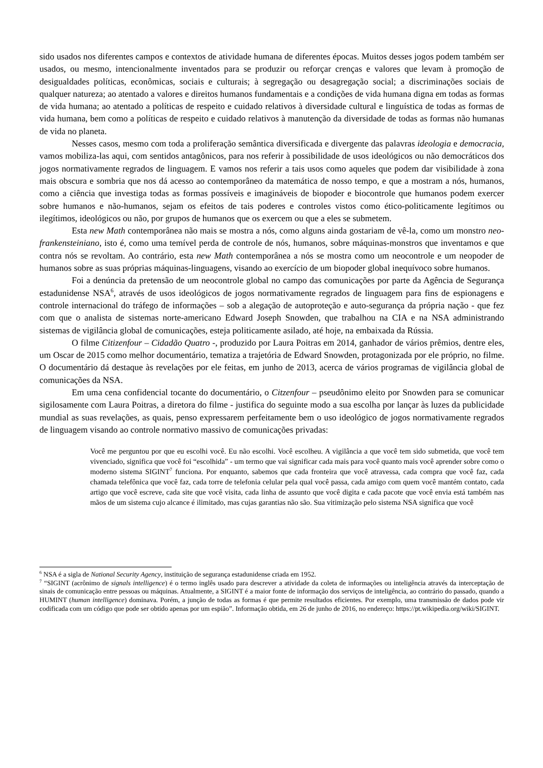sido usados nos diferentes campos e contextos de atividade humana de diferentes épocas. Muitos desses jogos podem também ser usados, ou mesmo, intencionalmente inventados para se produzir ou reforçar crenças e valores que levam à promoção de desigualdades políticas, econômicas, sociais e culturais; à segregação ou desagregação social; a discriminações sociais de qualquer natureza; ao atentado a valores e direitos humanos fundamentais e a condições de vida humana digna em todas as formas de vida humana; ao atentado a políticas de respeito e cuidado relativos à diversidade cultural e linguística de todas as formas de vida humana, bem como a políticas de respeito e cuidado relativos à manutenção da diversidade de todas as formas não humanas de vida no planeta.
Nesses casos, mesmo com toda a proliferação semântica diversificada e divergente das palavras ideologia e democracia, vamos mobiliza-las aqui, com sentidos antagônicos, para nos referir à possibilidade de usos ideológicos ou não democráticos dos jogos normativamente regrados de linguagem. E vamos nos referir a tais usos como aqueles que podem dar visibilidade à zona mais obscura e sombria que nos dá acesso ao contemporâneo da matemática de nosso tempo, e que a mostram a nós, humanos, como a ciência que investiga todas as formas possíveis e imagináveis de biopoder e biocontrole que humanos podem exercer sobre humanos e não-humanos, sejam os efeitos de tais poderes e controles vistos como ético-politicamente legítimos ou ilegítimos, ideológicos ou não, por grupos de humanos que os exercem ou que a eles se submetem.
Esta new Math contemporânea não mais se mostra a nós, como alguns ainda gostariam de vê-la, como um monstro neo-frankensteiniano, isto é, como uma temível perda de controle de nós, humanos, sobre máquinas-monstros que inventamos e que contra nós se revoltam. Ao contrário, esta new Math contemporânea a nós se mostra como um neocontrole e um neopoder de humanos sobre as suas próprias máquinas-linguagens, visando ao exercício de um biopoder global inequívoco sobre humanos.
Foi a denúncia da pretensão de um neocontrole global no campo das comunicações por parte da Agência de Segurança estadunidense NSA<sup>6</sup>, através de usos ideológicos de jogos normativamente regrados de linguagem para fins de espionagens e controle internacional do tráfego de informações – sob a alegação de autoproteção e auto-segurança da própria nação - que fez com que o analista de sistemas norte-americano Edward Joseph Snowden, que trabalhou na CIA e na NSA administrando sistemas de vigilância global de comunicações, esteja politicamente asilado, até hoje, na embaixada da Rússia.
O filme Citizenfour – Cidadão Quatro -, produzido por Laura Poitras em 2014, ganhador de vários prêmios, dentre eles, um Oscar de 2015 como melhor documentário, tematiza a trajetória de Edward Snowden, protagonizada por ele próprio, no filme. O documentário dá destaque às revelações por ele feitas, em junho de 2013, acerca de vários programas de vigilância global de comunicações da NSA.
Em uma cena confidencial tocante do documentário, o Citzenfour – pseudônimo eleito por Snowden para se comunicar sigilosamente com Laura Poitras, a diretora do filme - justifica do seguinte modo a sua escolha por lançar às luzes da publicidade mundial as suas revelações, as quais, penso expressarem perfeitamente bem o uso ideológico de jogos normativamente regrados de linguagem visando ao controle normativo massivo de comunicações privadas:
Você me perguntou por que eu escolhi você. Eu não escolhi. Você escolheu. A vigilância a que você tem sido submetida, que você tem vivenciado, significa que você foi “escolhida” - um termo que vai significar cada mais para você quanto mais você aprender sobre como o moderno sistema SIGINT<sup>7</sup> funciona. Por enquanto, sabemos que cada fronteira que você atravessa, cada compra que você faz, cada chamada telefônica que você faz, cada torre de telefonia celular pela qual você passa, cada amigo com quem você mantém contato, cada artigo que você escreve, cada site que você visita, cada linha de assunto que você digita e cada pacote que você envia está também nas mãos de um sistema cujo alcance é ilimitado, mas cujas garantias não são. Sua vitimização pelo sistema NSA significa que você
<sup>6</sup> NSA é a sigla de National Security Agency, instituição de segurança estadunidense criada em 1952.
<sup>7</sup> “SIGINT (acrônimo de signals intelligence) é o termo inglês usado para descrever a atividade da coleta de informações ou inteligência através da interceptação de sinais de comunicação entre pessoas ou máquinas. Atualmente, a SIGINT é a maior fonte de informação dos serviços de inteligência, ao contrário do passado, quando a HUMINT (human intelligence) dominava. Porém, a junção de todas as formas é que permite resultados eficientes. Por exemplo, uma transmissão de dados pode vir codificada com um código que pode ser obtido apenas por um espião”. Informação obtida, em 26 de junho de 2016, no endereço: https://pt.wikipedia.org/wiki/SIGINT.